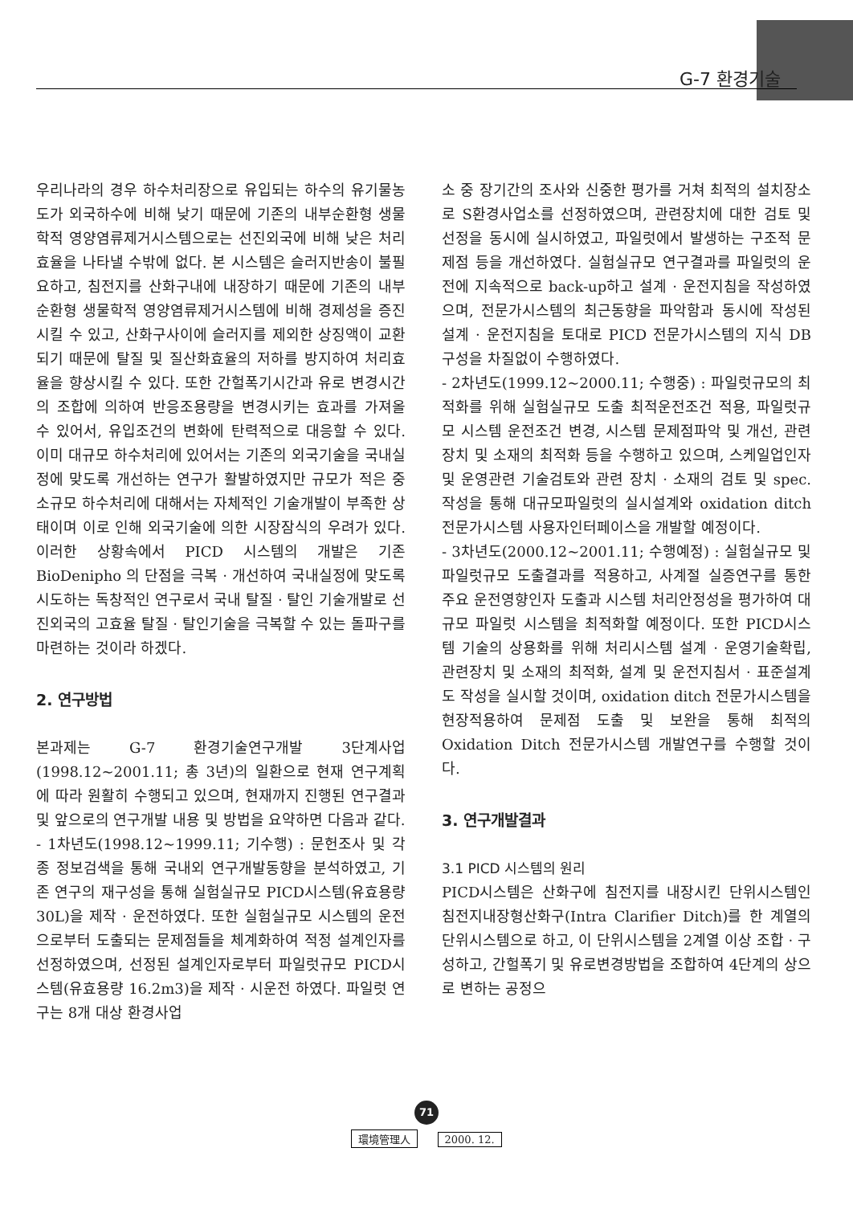G-7 환경기술
우리나라의 경우 하수처리장으로 유입되는 하수의 유기물농도가 외국하수에 비해 낮기 때문에 기존의 내부순환형 생물학적 영양염류제거시스템으로는 선진외국에 비해 낮은 처리효율을 나타낼 수밖에 없다. 본 시스템은 슬러지반송이 불필요하고, 침전지를 산화구내에 내장하기 때문에 기존의 내부순환형 생물학적 영양염류제거시스템에 비해 경제성을 증진시킬 수 있고, 산화구사이에 슬러지를 제외한 상징액이 교환되기 때문에 탈질 및 질산화효율의 저하를 방지하여 처리효율을 향상시킬 수 있다. 또한 간헐폭기시간과 유로 변경시간의 조합에 의하여 반응조용량을 변경시키는 효과를 가져올 수 있어서, 유입조건의 변화에 탄력적으로 대응할 수 있다. 이미 대규모 하수처리에 있어서는 기존의 외국기술을 국내실정에 맞도록 개선하는 연구가 활발하였지만 규모가 적은 중소규모 하수처리에 대해서는 자체적인 기술개발이 부족한 상태이며 이로 인해 외국기술에 의한 시장잠식의 우려가 있다. 이러한 상황속에서 PICD 시스템의 개발은 기존 BioDenipho 의 단점을 극복 · 개선하여 국내실정에 맞도록 시도하는 독창적인 연구로서 국내 탈질 · 탈인 기술개발로 선진외국의 고효율 탈질 · 탈인기술을 극복할 수 있는 돌파구를 마련하는 것이라 하겠다.
2. 연구방법
본과제는 G-7 환경기술연구개발 3단계사업(1998.12~2001.11; 총 3년)의 일환으로 현재 연구계획에 따라 원활히 수행되고 있으며, 현재까지 진행된 연구결과 및 앞으로의 연구개발 내용 및 방법을 요약하면 다음과 같다.
- 1차년도(1998.12~1999.11; 기수행) : 문헌조사 및 각종 정보검색을 통해 국내외 연구개발동향을 분석하였고, 기존 연구의 재구성을 통해 실험실규모 PICD시스템(유효용량 30L)을 제작 · 운전하였다. 또한 실험실규모 시스템의 운전으로부터 도출되는 문제점들을 체계화하여 적정 설계인자를 선정하였으며, 선정된 설계인자로부터 파일럿규모 PICD시스템(유효용량 16.2m3)을 제작 · 시운전 하였다. 파일럿 연구는 8개 대상 환경사업
소 중 장기간의 조사와 신중한 평가를 거쳐 최적의 설치장소로 S환경사업소를 선정하였으며, 관련장치에 대한 검토 및 선정을 동시에 실시하였고, 파일럿에서 발생하는 구조적 문제점 등을 개선하였다. 실험실규모 연구결과를 파일럿의 운전에 지속적으로 back-up하고 설계 · 운전지침을 작성하였으며, 전문가시스템의 최근동향을 파악함과 동시에 작성된 설계 · 운전지침을 토대로 PICD 전문가시스템의 지식 DB 구성을 차질없이 수행하였다.
- 2차년도(1999.12~2000.11; 수행중) : 파일럿규모의 최적화를 위해 실험실규모 도출 최적운전조건 적용, 파일럿규모 시스템 운전조건 변경, 시스템 문제점파악 및 개선, 관련장치 및 소재의 최적화 등을 수행하고 있으며, 스케일업인자 및 운영관련 기술검토와 관련 장치 · 소재의 검토 및 spec.작성을 통해 대규모파일럿의 실시설계와 oxidation ditch 전문가시스템 사용자인터페이스을 개발할 예정이다.
- 3차년도(2000.12~2001.11; 수행예정) : 실험실규모 및 파일럿규모 도출결과를 적용하고, 사계절 실증연구를 통한 주요 운전영향인자 도출과 시스템 처리안정성을 평가하여 대규모 파일럿 시스템을 최적화할 예정이다. 또한 PICD시스템 기술의 상용화를 위해 처리시스템 설계 · 운영기술확립, 관련장치 및 소재의 최적화, 설계 및 운전지침서 · 표준설계도 작성을 실시할 것이며, oxidation ditch 전문가시스템을 현장적용하여 문제점 도출 및 보완을 통해 최적의 Oxidation Ditch 전문가시스템 개발연구를 수행할 것이다.
3. 연구개발결과
3.1 PICD 시스템의 원리
PICD시스템은 산화구에 침전지를 내장시킨 단위시스템인 침전지내장형산화구(Intra Clarifier Ditch)를 한 계열의 단위시스템으로 하고, 이 단위시스템을 2계열 이상 조합 · 구성하고, 간헐폭기 및 유로변경방법을 조합하여 4단계의 상으로 변하는 공정으
71
環境管理人 2000. 12.